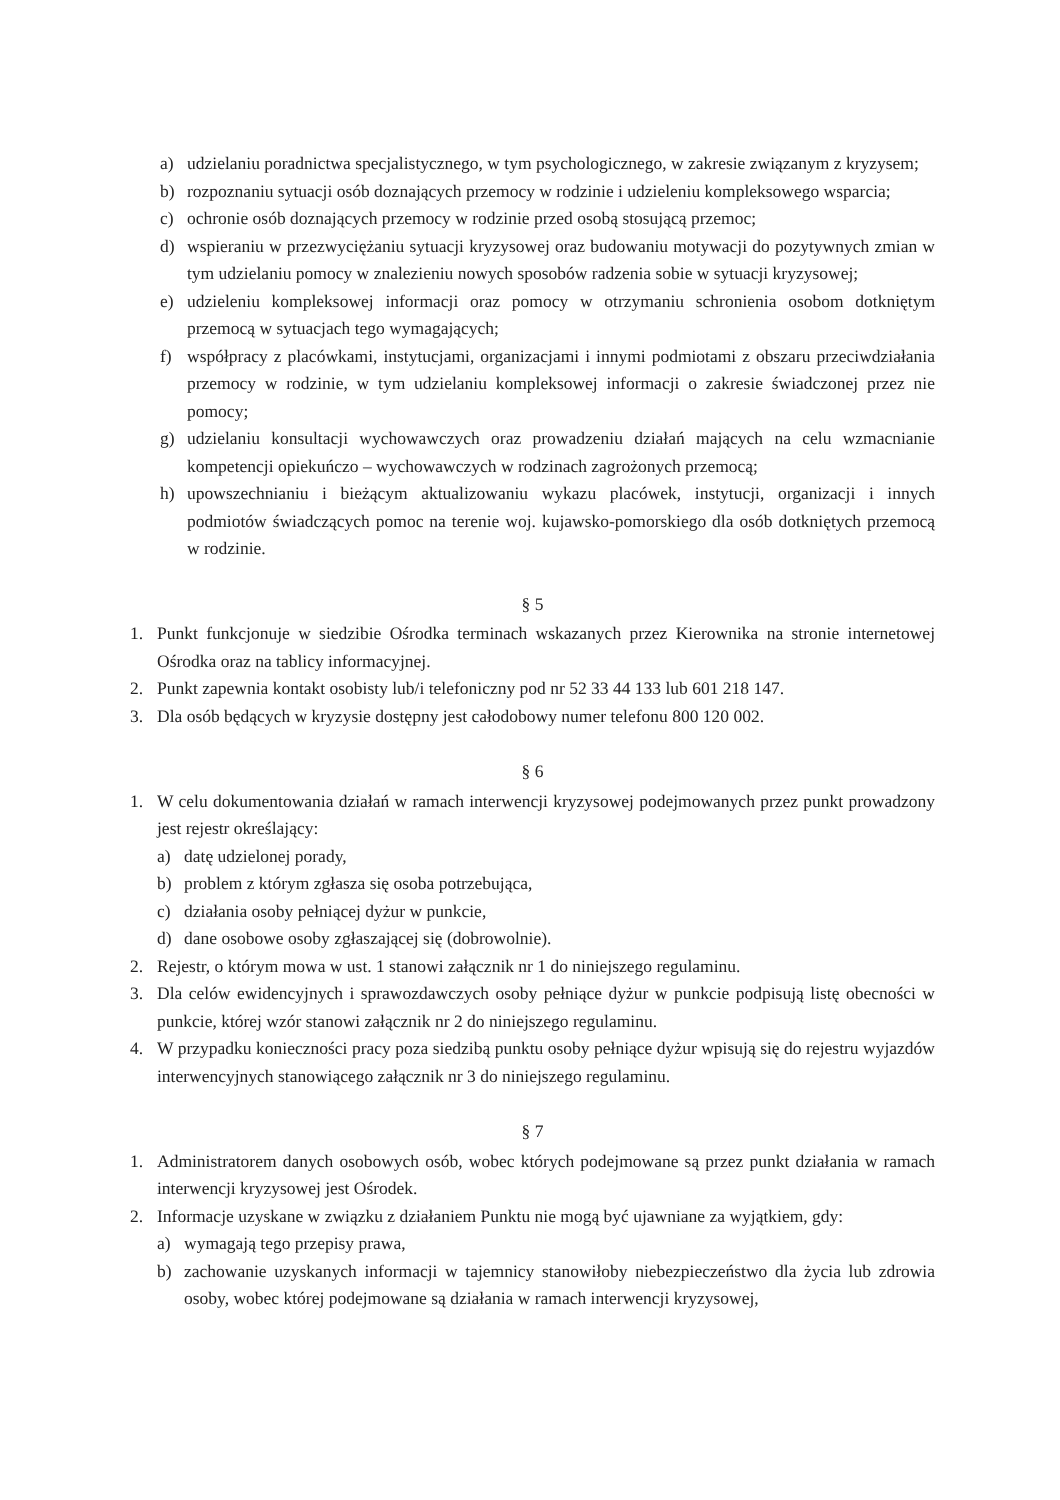a) udzielaniu poradnictwa specjalistycznego, w tym psychologicznego, w zakresie związanym z kryzysem;
b) rozpoznaniu sytuacji osób doznających przemocy w rodzinie i udzieleniu kompleksowego wsparcia;
c) ochronie osób doznających przemocy w rodzinie przed osobą stosującą przemoc;
d) wspieraniu w przezwyciężaniu sytuacji kryzysowej oraz budowaniu motywacji do pozytywnych zmian w tym udzielaniu pomocy w znalezieniu nowych sposobów radzenia sobie w sytuacji kryzysowej;
e) udzieleniu kompleksowej informacji oraz pomocy w otrzymaniu schronienia osobom dotkniętym przemocą w sytuacjach tego wymagających;
f) współpracy z placówkami, instytucjami, organizacjami i innymi podmiotami z obszaru przeciwdziałania przemocy w rodzinie, w tym udzielaniu kompleksowej informacji o zakresie świadczonej przez nie pomocy;
g) udzielaniu konsultacji wychowawczych oraz prowadzeniu działań mających na celu wzmacnianie kompetencji opiekuńczo – wychowawczych w rodzinach zagrożonych przemocą;
h) upowszechnianiu i bieżącym aktualizowaniu wykazu placówek, instytucji, organizacji i innych podmiotów świadczących pomoc na terenie woj. kujawsko-pomorskiego dla osób dotkniętych przemocą w rodzinie.
§ 5
1. Punkt funkcjonuje w siedzibie Ośrodka terminach wskazanych przez Kierownika na stronie internetowej Ośrodka oraz na tablicy informacyjnej.
2. Punkt zapewnia kontakt osobisty lub/i telefoniczny pod nr 52 33 44 133 lub 601 218 147.
3. Dla osób będących w kryzysie dostępny jest całodobowy numer telefonu 800 120 002.
§ 6
1. W celu dokumentowania działań w ramach interwencji kryzysowej podejmowanych przez punkt prowadzony jest rejestr określający:
a) datę udzielonej porady,
b) problem z którym zgłasza się osoba potrzebująca,
c) działania osoby pełniącej dyżur w punkcie,
d) dane osobowe osoby zgłaszającej się (dobrowolnie).
2. Rejestr, o którym mowa w ust. 1 stanowi załącznik nr 1 do niniejszego regulaminu.
3. Dla celów ewidencyjnych i sprawozdawczych osoby pełniące dyżur w punkcie podpisują listę obecności w punkcie, której wzór stanowi załącznik nr 2 do niniejszego regulaminu.
4. W przypadku konieczności pracy poza siedzibą punktu osoby pełniące dyżur wpisują się do rejestru wyjazdów interwencyjnych stanowiącego załącznik nr 3 do niniejszego regulaminu.
§ 7
1. Administratorem danych osobowych osób, wobec których podejmowane są przez punkt działania w ramach interwencji kryzysowej jest Ośrodek.
2. Informacje uzyskane w związku z działaniem Punktu nie mogą być ujawniane za wyjątkiem, gdy:
a) wymagają tego przepisy prawa,
b) zachowanie uzyskanych informacji w tajemnicy stanowiłoby niebezpieczeństwo dla życia lub zdrowia osoby, wobec której podejmowane są działania w ramach interwencji kryzysowej,